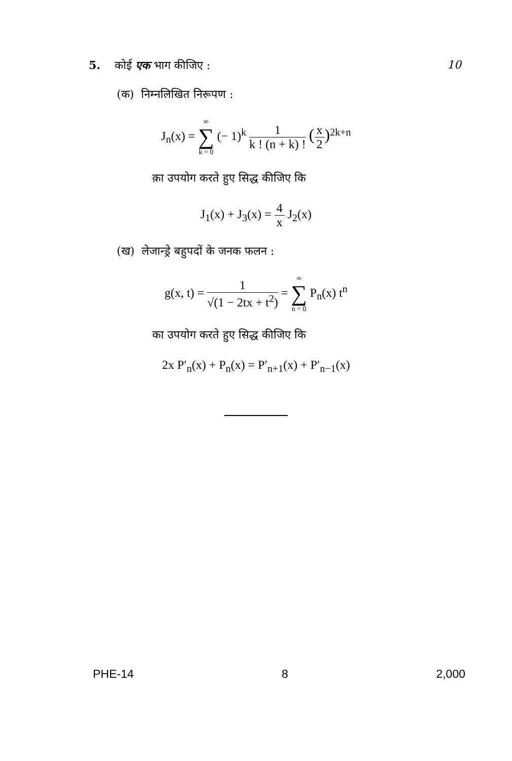5. कोई एक भाग कीजिए : 10
(क) निम्नलिखित निरूपण :
J<sub>n</sub>(x) = ∞ ∑ k = 0 (− 1)<sup>k</sup> 1 k ! (n + k) ! (x 2)<sup>2k+n</sup>
क़ा उपयोग करते हुए सिद्ध कीजिए कि
J<sub>1</sub>(x) + J<sub>3</sub>(x) = 4 x J<sub>2</sub>(x)
(ख) लेजान्ड्रे बहुपदों के जनक फलन :
g(x, t) = 1 √(1 − 2tx + t<sup>2</sup>) = ∞ ∑ n = 0 P<sub>n</sub>(x) t<sup>n</sup>
का उपयोग करते हुए सिद्ध कीजिए कि
2x P′<sub>n</sub>(x) + P<sub>n</sub>(x) = P′<sub>n+1</sub>(x) + P′<sub>n−1</sub>(x)
PHE-14 8 2,000